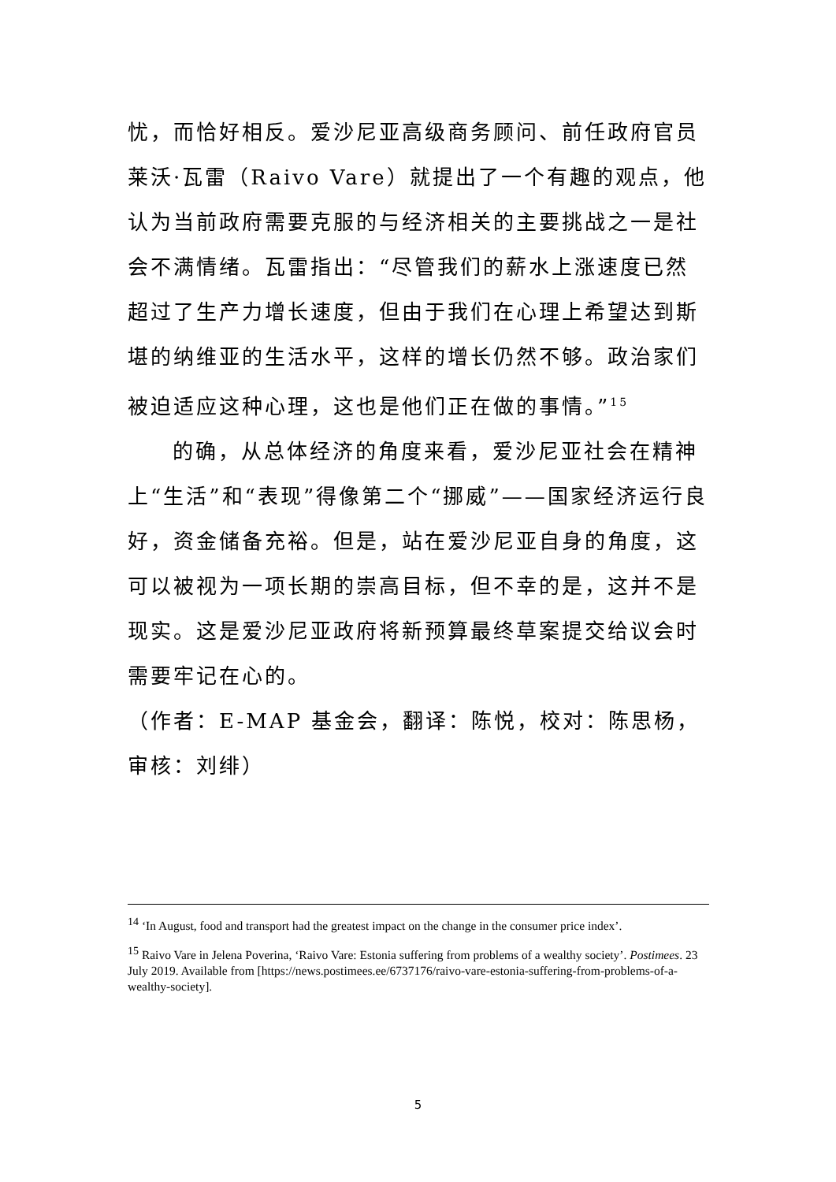忧，而恰好相反。爱沙尼亚高级商务顾问、前任政府官员莱沃·瓦雷（Raivo Vare）就提出了一个有趣的观点，他认为当前政府需要克服的与经济相关的主要挑战之一是社会不满情绪。瓦雷指出：“尽管我们的薪水上涨速度已然超过了生产力增长速度，但由于我们在心理上希望达到斯堪的纳维亚的生活水平，这样的增长仍然不够。政治家们被迫适应这种心理，这也是他们正在做的事情。”<sup>15</sup>
的确，从总体经济的角度来看，爱沙尼亚社会在精神上“生活”和“表现”得像第二个“挪威”——国家经济运行良好，资金储备充裕。但是，站在爱沙尼亚自身的角度，这可以被视为一项长期的崇高目标，但不幸的是，这并不是现实。这是爱沙尼亚政府将新预算最终草案提交给议会时需要牢记在心的。
（作者：E-MAP 基金会，翻译：陈悦，校对：陈思杨，审核：刘绯）
<sup>14</sup> ‘In August, food and transport had the greatest impact on the change in the consumer price index’.
<sup>15</sup> Raivo Vare in Jelena Poverina, ‘Raivo Vare: Estonia suffering from problems of a wealthy society’. Postimees. 23 July 2019. Available from [https://news.postimees.ee/6737176/raivo-vare-estonia-suffering-from-problems-of-a-wealthy-society].
5